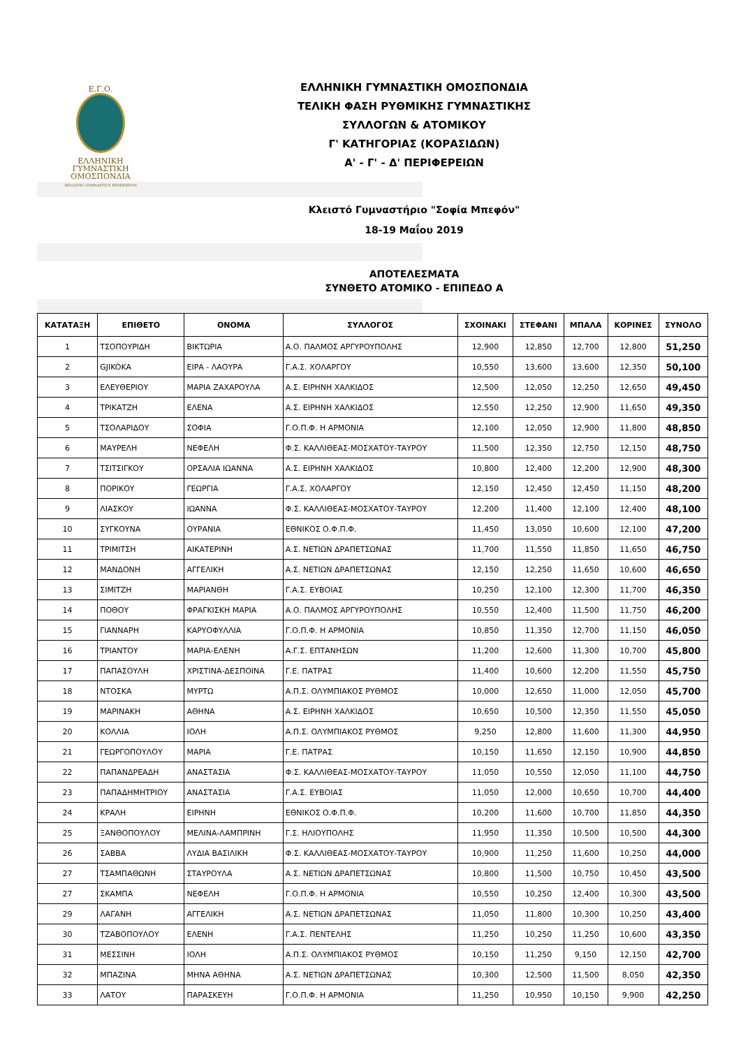Ε.Γ.Ο.
ΕΛΛΗΝΙΚΗ
ΓΥΜΝΑΣΤΙΚΗ
ΟΜΟΣΠΟΝΔΙΑ
HELLENIC GYMNASTICS FEDERATION
ΕΛΛΗΝΙΚΗ ΓΥΜΝΑΣΤΙΚΗ ΟΜΟΣΠΟΝΔΙΑ
ΤΕΛΙΚΗ ΦΑΣΗ ΡΥΘΜΙΚΗΣ ΓΥΜΝΑΣΤΙΚΗΣ
ΣΥΛΛΟΓΩΝ & ΑΤΟΜΙΚΟΥ
Γ' ΚΑΤΗΓΟΡΙΑΣ (ΚΟΡΑΣΙΔΩΝ)
Α' - Γ' - Δ' ΠΕΡΙΦΕΡΕΙΩΝ
Κλειστό Γυμναστήριο "Σοφία Μπεφόν"
18-19 Μαΐου 2019
ΑΠΟΤΕΛΕΣΜΑΤΑ
ΣΥΝΘΕΤΟ ΑΤΟΜΙΚΟ - ΕΠΙΠΕΔΟ Α
| ΚΑΤΑΤΑΞΗ | ΕΠΙΘΕΤΟ | ΟΝΟΜΑ | ΣΥΛΛΟΓΟΣ | ΣΧΟΙΝΑΚΙ | ΣΤΕΦΑΝΙ | ΜΠΑΛΑ | ΚΟΡΙΝΕΣ | ΣΥΝΟΛΟ |
| --- | --- | --- | --- | --- | --- | --- | --- | --- |
| 1 | ΤΣΟΠΟΥΡΙΔΗ | ΒΙΚΤΩΡΙΑ | Α.Ο. ΠΑΛΜΟΣ ΑΡΓΥΡΟΥΠΟΛΗΣ | 12,900 | 12,850 | 12,700 | 12,800 | 51,250 |
| 2 | GJIKOKA | ΕΙΡΑ - ΛΑΟΥΡΑ | Γ.Α.Σ. ΧΟΛΑΡΓΟΥ | 10,550 | 13,600 | 13,600 | 12,350 | 50,100 |
| 3 | ΕΛΕΥΘΕΡΙΟΥ | ΜΑΡΙΑ ΖΑΧΑΡΟΥΛΑ | Α.Σ. ΕΙΡΗΝΗ ΧΑΛΚΙΔΟΣ | 12,500 | 12,050 | 12,250 | 12,650 | 49,450 |
| 4 | ΤΡΙΚΑΤΖΗ | ΕΛΕΝΑ | Α.Σ. ΕΙΡΗΝΗ ΧΑΛΚΙΔΟΣ | 12,550 | 12,250 | 12,900 | 11,650 | 49,350 |
| 5 | ΤΣΟΛΑΡΙΔΟΥ | ΣΟΦΙΑ | Γ.Ο.Π.Φ. Η ΑΡΜΟΝΙΑ | 12,100 | 12,050 | 12,900 | 11,800 | 48,850 |
| 6 | ΜΑΥΡΕΛΗ | ΝΕΦΕΛΗ | Φ.Σ. ΚΑΛΛΙΘΕΑΣ-ΜΟΣΧΑΤΟΥ-ΤΑΥΡΟΥ | 11,500 | 12,350 | 12,750 | 12,150 | 48,750 |
| 7 | ΤΣΙΤΣΙΓΚΟΥ | ΟΡΣΑΛΙΑ ΙΩΑΝΝΑ | Α.Σ. ΕΙΡΗΝΗ ΧΑΛΚΙΔΟΣ | 10,800 | 12,400 | 12,200 | 12,900 | 48,300 |
| 8 | ΠΟΡΙΚΟΥ | ΓΕΩΡΓΙΑ | Γ.Α.Σ. ΧΟΛΑΡΓΟΥ | 12,150 | 12,450 | 12,450 | 11,150 | 48,200 |
| 9 | ΛΙΑΣΚΟΥ | ΙΩΑΝΝΑ | Φ.Σ. ΚΑΛΛΙΘΕΑΣ-ΜΟΣΧΑΤΟΥ-ΤΑΥΡΟΥ | 12,200 | 11,400 | 12,100 | 12,400 | 48,100 |
| 10 | ΣΥΓΚΟΥΝΑ | ΟΥΡΑΝΙΑ | ΕΘΝΙΚΟΣ Ο.Φ.Π.Φ. | 11,450 | 13,050 | 10,600 | 12,100 | 47,200 |
| 11 | ΤΡΙΜΙΤΣΗ | ΑΙΚΑΤΕΡΙΝΗ | Α.Σ. ΝΕΤΙΩΝ ΔΡΑΠΕΤΣΩΝΑΣ | 11,700 | 11,550 | 11,850 | 11,650 | 46,750 |
| 12 | ΜΑΝΔΟΝΗ | ΑΓΓΕΛΙΚΗ | Α.Σ. ΝΕΤΙΩΝ ΔΡΑΠΕΤΣΩΝΑΣ | 12,150 | 12,250 | 11,650 | 10,600 | 46,650 |
| 13 | ΣΙΜΙΤΖΗ | ΜΑΡΙΑΝΘΗ | Γ.Α.Σ. ΕΥΒΟΙΑΣ | 10,250 | 12,100 | 12,300 | 11,700 | 46,350 |
| 14 | ΠΟΘΟΥ | ΦΡΑΓΚΙΣΚΗ ΜΑΡΙΑ | Α.Ο. ΠΑΛΜΟΣ ΑΡΓΥΡΟΥΠΟΛΗΣ | 10,550 | 12,400 | 11,500 | 11,750 | 46,200 |
| 15 | ΓΙΑΝΝΑΡΗ | ΚΑΡΥΟΦΥΛΛΙΑ | Γ.Ο.Π.Φ. Η ΑΡΜΟΝΙΑ | 10,850 | 11,350 | 12,700 | 11,150 | 46,050 |
| 16 | ΤΡΙΑΝΤΟΥ | ΜΑΡΙΑ-ΕΛΕΝΗ | Α.Γ.Σ. ΕΠΤΑΝΗΣΩΝ | 11,200 | 12,600 | 11,300 | 10,700 | 45,800 |
| 17 | ΠΑΠΑΣΟΥΛΗ | ΧΡΙΣΤΙΝΑ-ΔΕΣΠΟΙΝΑ | Γ.Ε. ΠΑΤΡΑΣ | 11,400 | 10,600 | 12,200 | 11,550 | 45,750 |
| 18 | ΝΤΟΣΚΑ | ΜΥΡΤΩ | Α.Π.Σ. ΟΛΥΜΠΙΑΚΟΣ ΡΥΘΜΟΣ | 10,000 | 12,650 | 11,000 | 12,050 | 45,700 |
| 19 | ΜΑΡΙΝΑΚΗ | ΑΘΗΝΑ | Α.Σ. ΕΙΡΗΝΗ ΧΑΛΚΙΔΟΣ | 10,650 | 10,500 | 12,350 | 11,550 | 45,050 |
| 20 | ΚΟΛΛΙΑ | ΙΟΛΗ | Α.Π.Σ. ΟΛΥΜΠΙΑΚΟΣ ΡΥΘΜΟΣ | 9,250 | 12,800 | 11,600 | 11,300 | 44,950 |
| 21 | ΓΕΩΡΓΟΠΟΥΛΟΥ | ΜΑΡΙΑ | Γ.Ε. ΠΑΤΡΑΣ | 10,150 | 11,650 | 12,150 | 10,900 | 44,850 |
| 22 | ΠΑΠΑΝΔΡΕΑΔΗ | ΑΝΑΣΤΑΣΙΑ | Φ.Σ. ΚΑΛΛΙΘΕΑΣ-ΜΟΣΧΑΤΟΥ-ΤΑΥΡΟΥ | 11,050 | 10,550 | 12,050 | 11,100 | 44,750 |
| 23 | ΠΑΠΑΔΗΜΗΤΡΙΟΥ | ΑΝΑΣΤΑΣΙΑ | Γ.Α.Σ. ΕΥΒΟΙΑΣ | 11,050 | 12,000 | 10,650 | 10,700 | 44,400 |
| 24 | ΚΡΑΛΗ | ΕΙΡΗΝΗ | ΕΘΝΙΚΟΣ Ο.Φ.Π.Φ. | 10,200 | 11,600 | 10,700 | 11,850 | 44,350 |
| 25 | ΞΑΝΘΟΠΟΥΛΟΥ | ΜΕΛΙΝΑ-ΛΑΜΠΡΙΝΗ | Γ.Σ. ΗΛΙΟΥΠΟΛΗΣ | 11,950 | 11,350 | 10,500 | 10,500 | 44,300 |
| 26 | ΣΑΒΒΑ | ΛΥΔΙΑ ΒΑΣΙΛΙΚΗ | Φ.Σ. ΚΑΛΛΙΘΕΑΣ-ΜΟΣΧΑΤΟΥ-ΤΑΥΡΟΥ | 10,900 | 11,250 | 11,600 | 10,250 | 44,000 |
| 27 | ΤΣΑΜΠΑΘΩΝΗ | ΣΤΑΥΡΟΥΛΑ | Α.Σ. ΝΕΤΙΩΝ ΔΡΑΠΕΤΣΩΝΑΣ | 10,800 | 11,500 | 10,750 | 10,450 | 43,500 |
| 27 | ΣΚΑΜΠΑ | ΝΕΦΕΛΗ | Γ.Ο.Π.Φ. Η ΑΡΜΟΝΙΑ | 10,550 | 10,250 | 12,400 | 10,300 | 43,500 |
| 29 | ΛΑΓΑΝΗ | ΑΓΓΕΛΙΚΗ | Α.Σ. ΝΕΤΙΩΝ ΔΡΑΠΕΤΣΩΝΑΣ | 11,050 | 11,800 | 10,300 | 10,250 | 43,400 |
| 30 | ΤΖΑΒΟΠΟΥΛΟΥ | ΕΛΕΝΗ | Γ.Α.Σ. ΠΕΝΤΕΛΗΣ | 11,250 | 10,250 | 11,250 | 10,600 | 43,350 |
| 31 | ΜΕΣΣΙΝΗ | ΙΟΛΗ | Α.Π.Σ. ΟΛΥΜΠΙΑΚΟΣ ΡΥΘΜΟΣ | 10,150 | 11,250 | 9,150 | 12,150 | 42,700 |
| 32 | ΜΠΑΖΙΝΑ | ΜΗΝΑ ΑΘΗΝΑ | Α.Σ. ΝΕΤΙΩΝ ΔΡΑΠΕΤΣΩΝΑΣ | 10,300 | 12,500 | 11,500 | 8,050 | 42,350 |
| 33 | ΛΑΤΟΥ | ΠΑΡΑΣΚΕΥΗ | Γ.Ο.Π.Φ. Η ΑΡΜΟΝΙΑ | 11,250 | 10,950 | 10,150 | 9,900 | 42,250 |